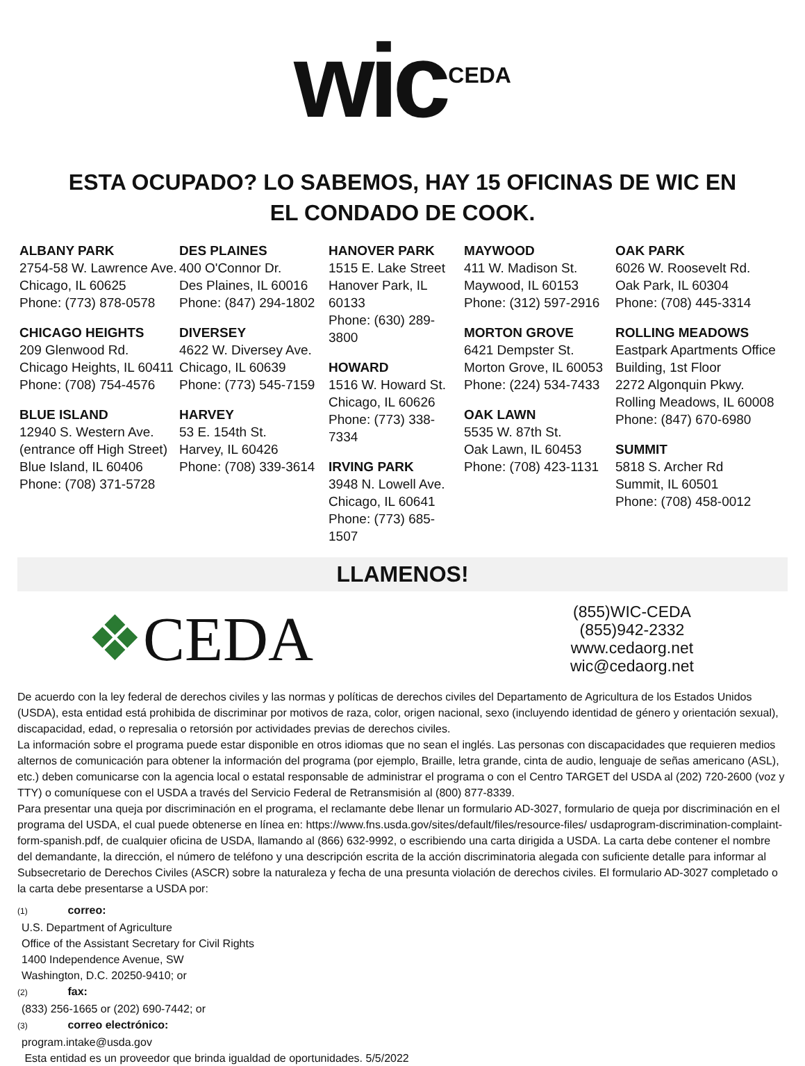wic CEDA
ESTA OCUPADO? LO SABEMOS, HAY 15 OFICINAS DE WIC EN
EL CONDADO DE COOK.
ALBANY PARK
2754-58 W. Lawrence Ave. Chicago, IL 60625
Phone: (773) 878-0578
CHICAGO HEIGHTS
209 Glenwood Rd.
Chicago Heights, IL 60411
Phone: (708) 754-4576
BLUE ISLAND
12940 S. Western Ave.
(entrance off High Street)
Blue Island, IL 60406
Phone: (708) 371-5728
DES PLAINES
400 O'Connor Dr.
Des Plaines, IL 60016
Phone: (847) 294-1802
DIVERSEY
4622 W. Diversey Ave.
Chicago, IL 60639
Phone: (773) 545-7159
HARVEY
53 E. 154th St.
Harvey, IL 60426
Phone: (708) 339-3614
HANOVER PARK
1515 E. Lake Street
Hanover Park, IL 60133
Phone: (630) 289-3800
HOWARD
1516 W. Howard St.
Chicago, IL 60626
Phone: (773) 338-7334
IRVING PARK
3948 N. Lowell Ave.
Chicago, IL 60641
Phone: (773) 685-1507
MAYWOOD
411 W. Madison St.
Maywood, IL 60153
Phone: (312) 597-2916
MORTON GROVE
6421 Dempster St.
Morton Grove, IL 60053
Phone: (224) 534-7433
OAK LAWN
5535 W. 87th St.
Oak Lawn, IL 60453
Phone: (708) 423-1131
OAK PARK
6026 W. Roosevelt Rd.
Oak Park, IL 60304
Phone: (708) 445-3314
ROLLING MEADOWS
Eastpark Apartments Office Building, 1st Floor
2272 Algonquin Pkwy.
Rolling Meadows, IL 60008
Phone: (847) 670-6980
SUMMIT
5818 S. Archer Rd
Summit, IL 60501
Phone: (708) 458-0012
LLAMENOS!
❖CEDA
(855)WIC-CEDA
(855)942-2332
www.cedaorg.net
wic@cedaorg.net
De acuerdo con la ley federal de derechos civiles y las normas y políticas de derechos civiles del Departamento de Agricultura de los Estados Unidos (USDA), esta entidad está prohibida de discriminar por motivos de raza, color, origen nacional, sexo (incluyendo identidad de género y orientación sexual), discapacidad, edad, o represalia o retorsión por actividades previas de derechos civiles.
La información sobre el programa puede estar disponible en otros idiomas que no sean el inglés. Las personas con discapacidades que requieren medios alternos de comunicación para obtener la información del programa (por ejemplo, Braille, letra grande, cinta de audio, lenguaje de señas americano (ASL), etc.) deben comunicarse con la agencia local o estatal responsable de administrar el programa o con el Centro TARGET del USDA al (202) 720-2600 (voz y TTY) o comuníquese con el USDA a través del Servicio Federal de Retransmisión al (800) 877-8339.
Para presentar una queja por discriminación en el programa, el reclamante debe llenar un formulario AD-3027, formulario de queja por discriminación en el programa del USDA, el cual puede obtenerse en línea en: https://www.fns.usda.gov/sites/default/files/resource-files/ usdaprogram-discrimination-complaint-form-spanish.pdf, de cualquier oficina de USDA, llamando al (866) 632-9992, o escribiendo una carta dirigida a USDA. La carta debe contener el nombre del demandante, la dirección, el número de teléfono y una descripción escrita de la acción discriminatoria alegada con suficiente detalle para informar al Subsecretario de Derechos Civiles (ASCR) sobre la naturaleza y fecha de una presunta violación de derechos civiles. El formulario AD-3027 completado o la carta debe presentarse a USDA por:
(1) correo:
U.S. Department of Agriculture
Office of the Assistant Secretary for Civil Rights
1400 Independence Avenue, SW
Washington, D.C. 20250-9410; or
(2) fax:
(833) 256-1665 or (202) 690-7442; or
(3) correo electrónico:
program.intake@usda.gov
Esta entidad es un proveedor que brinda igualdad de oportunidades. 5/5/2022